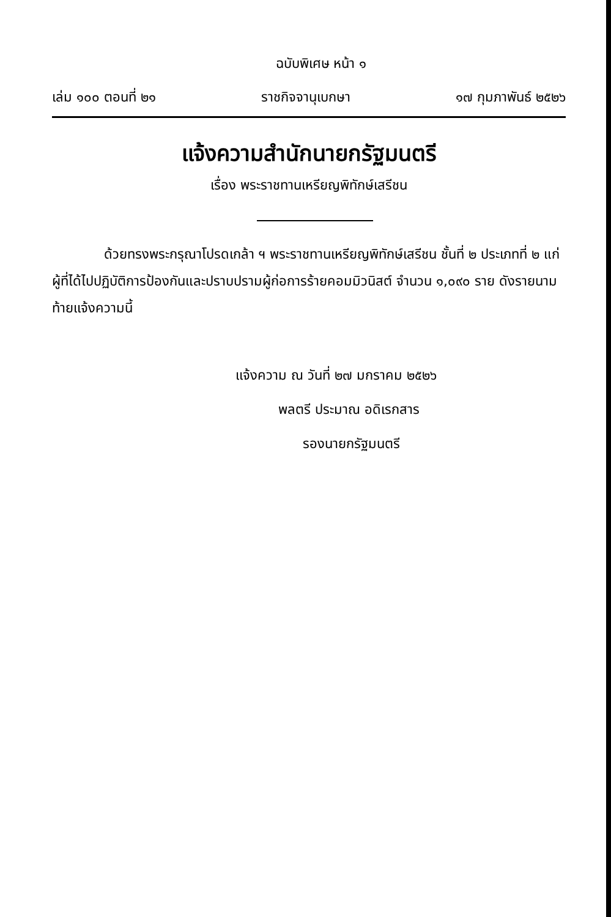ฉบับพิเศษ หน้า ๑
เล่ม ๑๐๐ ตอนที่ ๒๑ ราชกิจจานุเบกษา ๑๗ กุมภาพันธ์ ๒๕๒๖
แจ้งความสำนักนายกรัฐมนตรี
เรื่อง พระราชทานเหรียญพิทักษ์เสรีชน
ด้วยทรงพระกรุณาโปรดเกล้า ฯ พระราชทานเหรียญพิทักษ์เสรีชน ชั้นที่ ๒ ประเภทที่ ๒ แก่ผู้ที่ได้ไปปฏิบัติการป้องกันและปราบปรามผู้ก่อการร้ายคอมมิวนิสต์ จำนวน ๑,๐๙๐ ราย ดังรายนามท้ายแจ้งความนี้
แจ้งความ ณ วันที่ ๒๗ มกราคม ๒๕๒๖
พลตรี ประมาณ อดิเรกสาร
รองนายกรัฐมนตรี